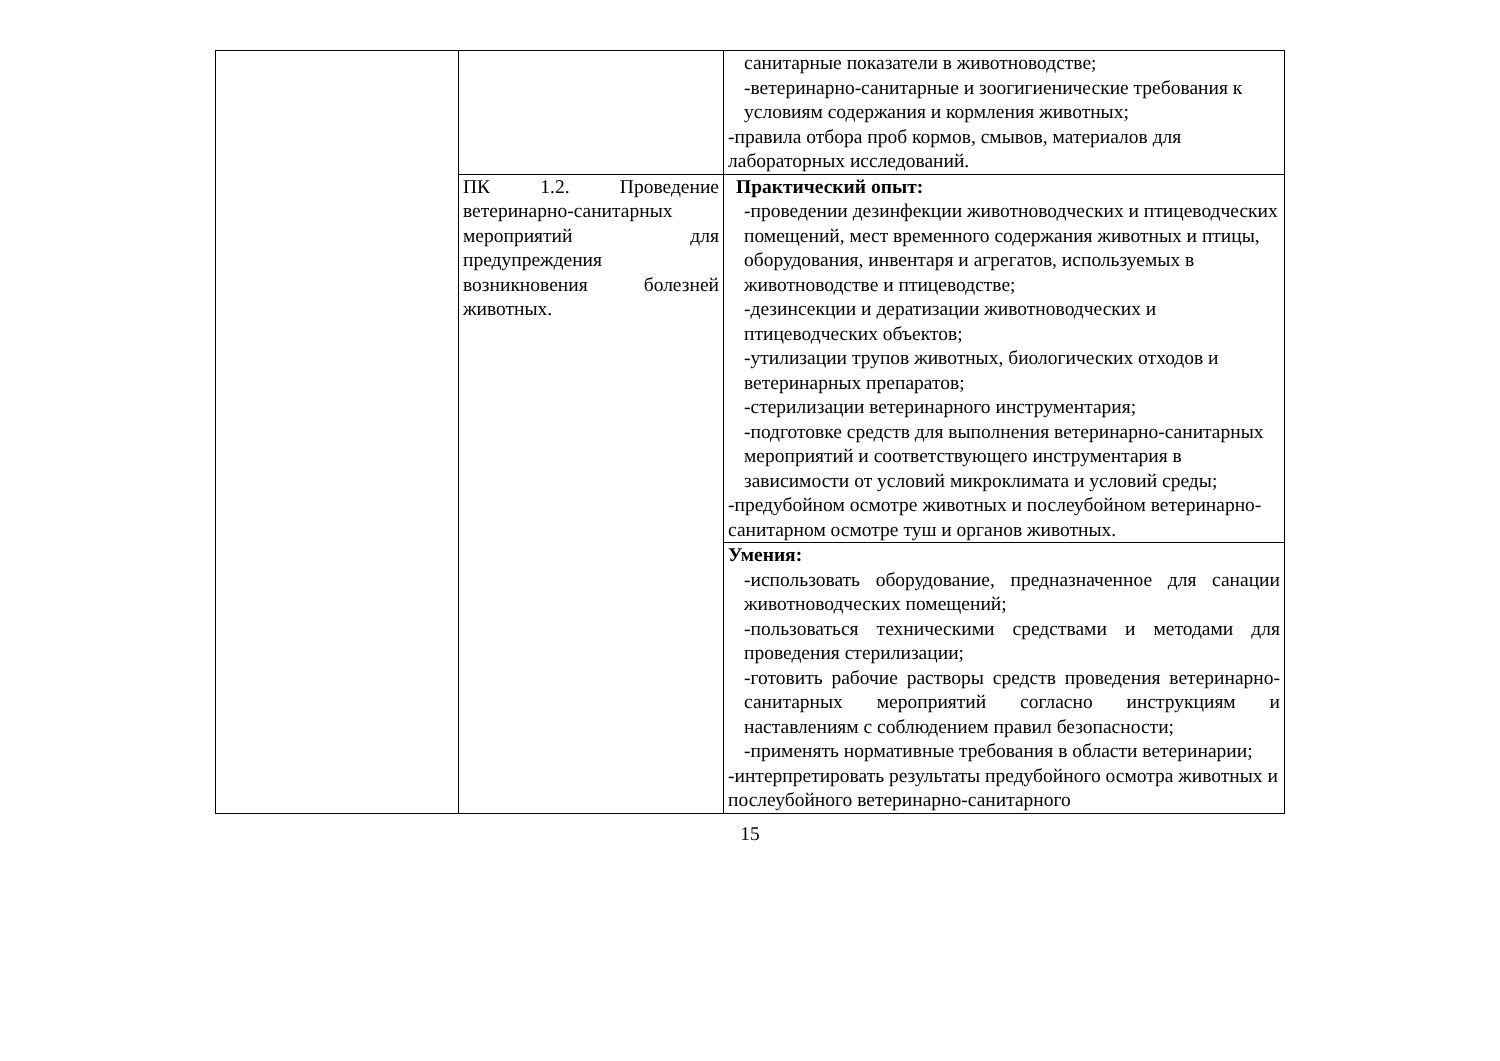| | | санитарные показатели в животноводстве; -ветеринарно-санитарные и зоогигиенические требования к условиям содержания и кормления животных; -правила отбора проб кормов, смывов, материалов для лабораторных исследований. |
| | ПК 1.2. Проведение ветеринарно-санитарных мероприятий для предупреждения возникновения болезней животных. | Практический опыт: -проведении дезинфекции животноводческих и птицеводческих помещений, мест временного содержания животных и птицы, оборудования, инвентаря и агрегатов, используемых в животноводстве и птицеводстве; -дезинсекции и дератизации животноводческих и птицеводческих объектов; -утилизации трупов животных, биологических отходов и ветеринарных препаратов; -стерилизации ветеринарного инструментария; -подготовке средств для выполнения ветеринарно-санитарных мероприятий и соответствующего инструментария в зависимости от условий микроклимата и условий среды; -предубойном осмотре животных и послеубойном ветеринарно-санитарном осмотре туш и органов животных. |
| | | Умения: -использовать оборудование, предназначенное для санации животноводческих помещений; -пользоваться техническими средствами и методами для проведения стерилизации; -готовить рабочие растворы средств проведения ветеринарно-санитарных мероприятий согласно инструкциям и наставлениям с соблюдением правил безопасности; -применять нормативные требования в области ветеринарии; -интерпретировать результаты предубойного осмотра животных и послеубойного ветеринарно-санитарного |
15